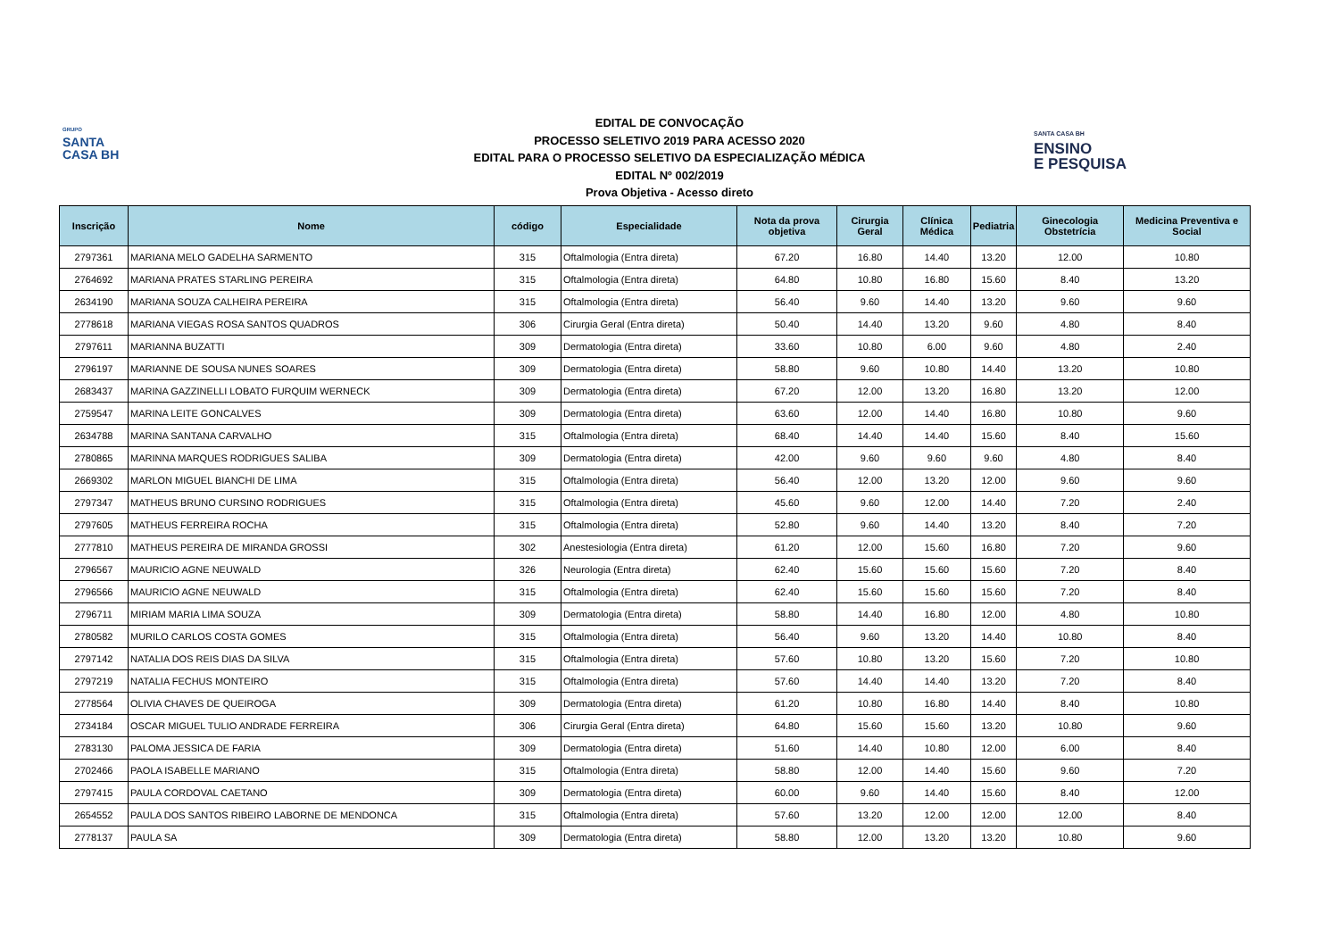GRUPO
SANTA
CASA BH
EDITAL DE CONVOCAÇÃO
PROCESSO SELETIVO 2019 PARA ACESSO 2020
EDITAL PARA O PROCESSO SELETIVO DA ESPECIALIZAÇÃO MÉDICA
EDITAL Nº 002/2019
Prova Objetiva - Acesso direto
SANTA CASA BH
ENSINO
E PESQUISA
| Inscrição | Nome | código | Especialidade | Nota da prova objetiva | Cirurgia Geral | Clínica Médica | Pediatria | Ginecologia Obstetrícia | Medicina Preventiva e Social |
| --- | --- | --- | --- | --- | --- | --- | --- | --- | --- |
| 2797361 | MARIANA MELO GADELHA SARMENTO | 315 | Oftalmologia (Entra direta) | 67.20 | 16.80 | 14.40 | 13.20 | 12.00 | 10.80 |
| 2764692 | MARIANA PRATES STARLING PEREIRA | 315 | Oftalmologia (Entra direta) | 64.80 | 10.80 | 16.80 | 15.60 | 8.40 | 13.20 |
| 2634190 | MARIANA SOUZA CALHEIRA PEREIRA | 315 | Oftalmologia (Entra direta) | 56.40 | 9.60 | 14.40 | 13.20 | 9.60 | 9.60 |
| 2778618 | MARIANA VIEGAS ROSA SANTOS QUADROS | 306 | Cirurgia Geral (Entra direta) | 50.40 | 14.40 | 13.20 | 9.60 | 4.80 | 8.40 |
| 2797611 | MARIANNA BUZATTI | 309 | Dermatologia (Entra direta) | 33.60 | 10.80 | 6.00 | 9.60 | 4.80 | 2.40 |
| 2796197 | MARIANNE DE SOUSA NUNES SOARES | 309 | Dermatologia (Entra direta) | 58.80 | 9.60 | 10.80 | 14.40 | 13.20 | 10.80 |
| 2683437 | MARINA GAZZINELLI LOBATO FURQUIM WERNECK | 309 | Dermatologia (Entra direta) | 67.20 | 12.00 | 13.20 | 16.80 | 13.20 | 12.00 |
| 2759547 | MARINA LEITE GONCALVES | 309 | Dermatologia (Entra direta) | 63.60 | 12.00 | 14.40 | 16.80 | 10.80 | 9.60 |
| 2634788 | MARINA SANTANA CARVALHO | 315 | Oftalmologia (Entra direta) | 68.40 | 14.40 | 14.40 | 15.60 | 8.40 | 15.60 |
| 2780865 | MARINNA MARQUES RODRIGUES SALIBA | 309 | Dermatologia (Entra direta) | 42.00 | 9.60 | 9.60 | 9.60 | 4.80 | 8.40 |
| 2669302 | MARLON MIGUEL BIANCHI DE LIMA | 315 | Oftalmologia (Entra direta) | 56.40 | 12.00 | 13.20 | 12.00 | 9.60 | 9.60 |
| 2797347 | MATHEUS BRUNO CURSINO RODRIGUES | 315 | Oftalmologia (Entra direta) | 45.60 | 9.60 | 12.00 | 14.40 | 7.20 | 2.40 |
| 2797605 | MATHEUS FERREIRA ROCHA | 315 | Oftalmologia (Entra direta) | 52.80 | 9.60 | 14.40 | 13.20 | 8.40 | 7.20 |
| 2777810 | MATHEUS PEREIRA DE MIRANDA GROSSI | 302 | Anestesiologia (Entra direta) | 61.20 | 12.00 | 15.60 | 16.80 | 7.20 | 9.60 |
| 2796567 | MAURICIO AGNE NEUWALD | 326 | Neurologia (Entra direta) | 62.40 | 15.60 | 15.60 | 15.60 | 7.20 | 8.40 |
| 2796566 | MAURICIO AGNE NEUWALD | 315 | Oftalmologia (Entra direta) | 62.40 | 15.60 | 15.60 | 15.60 | 7.20 | 8.40 |
| 2796711 | MIRIAM MARIA LIMA SOUZA | 309 | Dermatologia (Entra direta) | 58.80 | 14.40 | 16.80 | 12.00 | 4.80 | 10.80 |
| 2780582 | MURILO CARLOS COSTA GOMES | 315 | Oftalmologia (Entra direta) | 56.40 | 9.60 | 13.20 | 14.40 | 10.80 | 8.40 |
| 2797142 | NATALIA DOS REIS DIAS DA SILVA | 315 | Oftalmologia (Entra direta) | 57.60 | 10.80 | 13.20 | 15.60 | 7.20 | 10.80 |
| 2797219 | NATALIA FECHUS MONTEIRO | 315 | Oftalmologia (Entra direta) | 57.60 | 14.40 | 14.40 | 13.20 | 7.20 | 8.40 |
| 2778564 | OLIVIA CHAVES DE QUEIROGA | 309 | Dermatologia (Entra direta) | 61.20 | 10.80 | 16.80 | 14.40 | 8.40 | 10.80 |
| 2734184 | OSCAR MIGUEL TULIO ANDRADE FERREIRA | 306 | Cirurgia Geral (Entra direta) | 64.80 | 15.60 | 15.60 | 13.20 | 10.80 | 9.60 |
| 2783130 | PALOMA JESSICA DE FARIA | 309 | Dermatologia (Entra direta) | 51.60 | 14.40 | 10.80 | 12.00 | 6.00 | 8.40 |
| 2702466 | PAOLA ISABELLE MARIANO | 315 | Oftalmologia (Entra direta) | 58.80 | 12.00 | 14.40 | 15.60 | 9.60 | 7.20 |
| 2797415 | PAULA CORDOVAL CAETANO | 309 | Dermatologia (Entra direta) | 60.00 | 9.60 | 14.40 | 15.60 | 8.40 | 12.00 |
| 2654552 | PAULA DOS SANTOS RIBEIRO LABORNE DE MENDONCA | 315 | Oftalmologia (Entra direta) | 57.60 | 13.20 | 12.00 | 12.00 | 12.00 | 8.40 |
| 2778137 | PAULA SA | 309 | Dermatologia (Entra direta) | 58.80 | 12.00 | 13.20 | 13.20 | 10.80 | 9.60 |